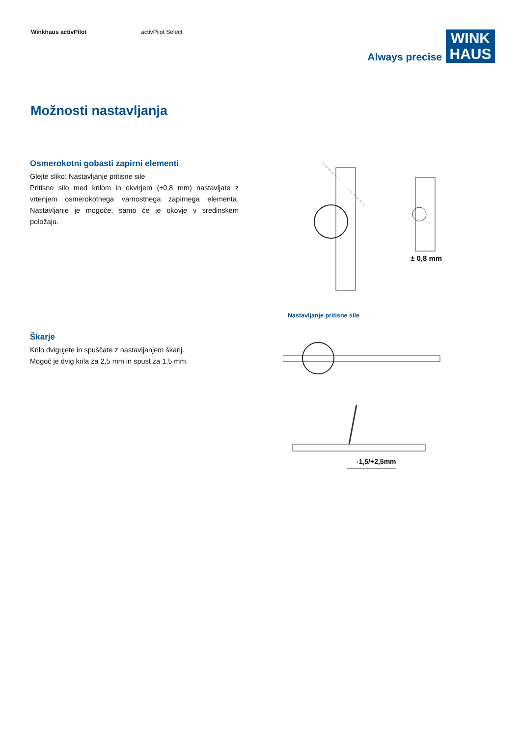Winkhaus activPilot activPilot Select
Always precise
WINK
HAUS
Možnosti nastavljanja
Osmerokotni gobasti zapirni elementi
Glejte sliko: Nastavljanje pritisne sile
Pritisno silo med krilom in okvirjem (±0,8 mm) nastavljate z vrtenjem osmerokotnega varnostnega zapirnega elementa. Nastavljanje je mogoče, samo če je okovje v sredinskem položaju.
± 0,8 mm
Nastavljanje pritisne sile
Škarje
Krilo dvigujete in spuščate z nastavljanjem škarij.
Mogoč je dvig krila za 2,5 mm in spust za 1,5 mm.
-1,5/+2,5mm